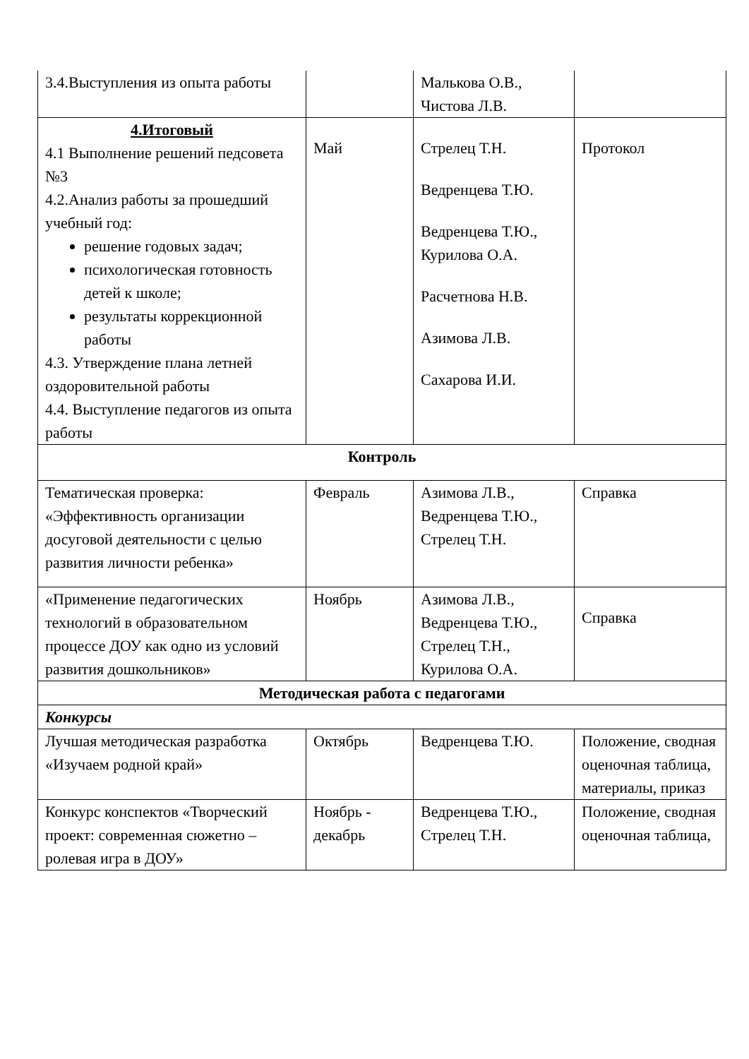| 3.4.Выступления из опыта работы | | Малькова О.В., Чистова Л.В. | |
| 4.Итоговый 4.1 Выполнение решений педсовета №3 4.2.Анализ работы за прошедший учебный год: решение годовых задач; психологическая готовность детей к школе; результаты коррекционной работы 4.3. Утверждение плана летней оздоровительной работы 4.4. Выступление педагогов из опыта работы | Май | Стрелец Т.Н. Ведренцева Т.Ю. Ведренцева Т.Ю., Курилова О.А. Расчетнова Н.В. Азимова Л.В. Сахарова И.И. | Протокол |
| Контроль | | | |
| Тематическая проверка: «Эффективность организации досуговой деятельности с целью развития личности ребенка» | Февраль | Азимова Л.В., Ведренцева Т.Ю., Стрелец Т.Н. | Справка |
| «Применение педагогических технологий в образовательном процессе ДОУ как одно из условий развития дошкольников» | Ноябрь | Азимова Л.В., Ведренцева Т.Ю., Стрелец Т.Н., Курилова О.А. | Справка |
| Методическая работа с педагогами | | | |
| Конкурсы | | | |
| Лучшая методическая разработка «Изучаем родной край» | Октябрь | Ведренцева Т.Ю. | Положение, сводная оценочная таблица, материалы, приказ |
| Конкурс конспектов «Творческий проект: современная сюжетно – ролевая игра в ДОУ» | Ноябрь - декабрь | Ведренцева Т.Ю., Стрелец Т.Н. | Положение, сводная оценочная таблица, |